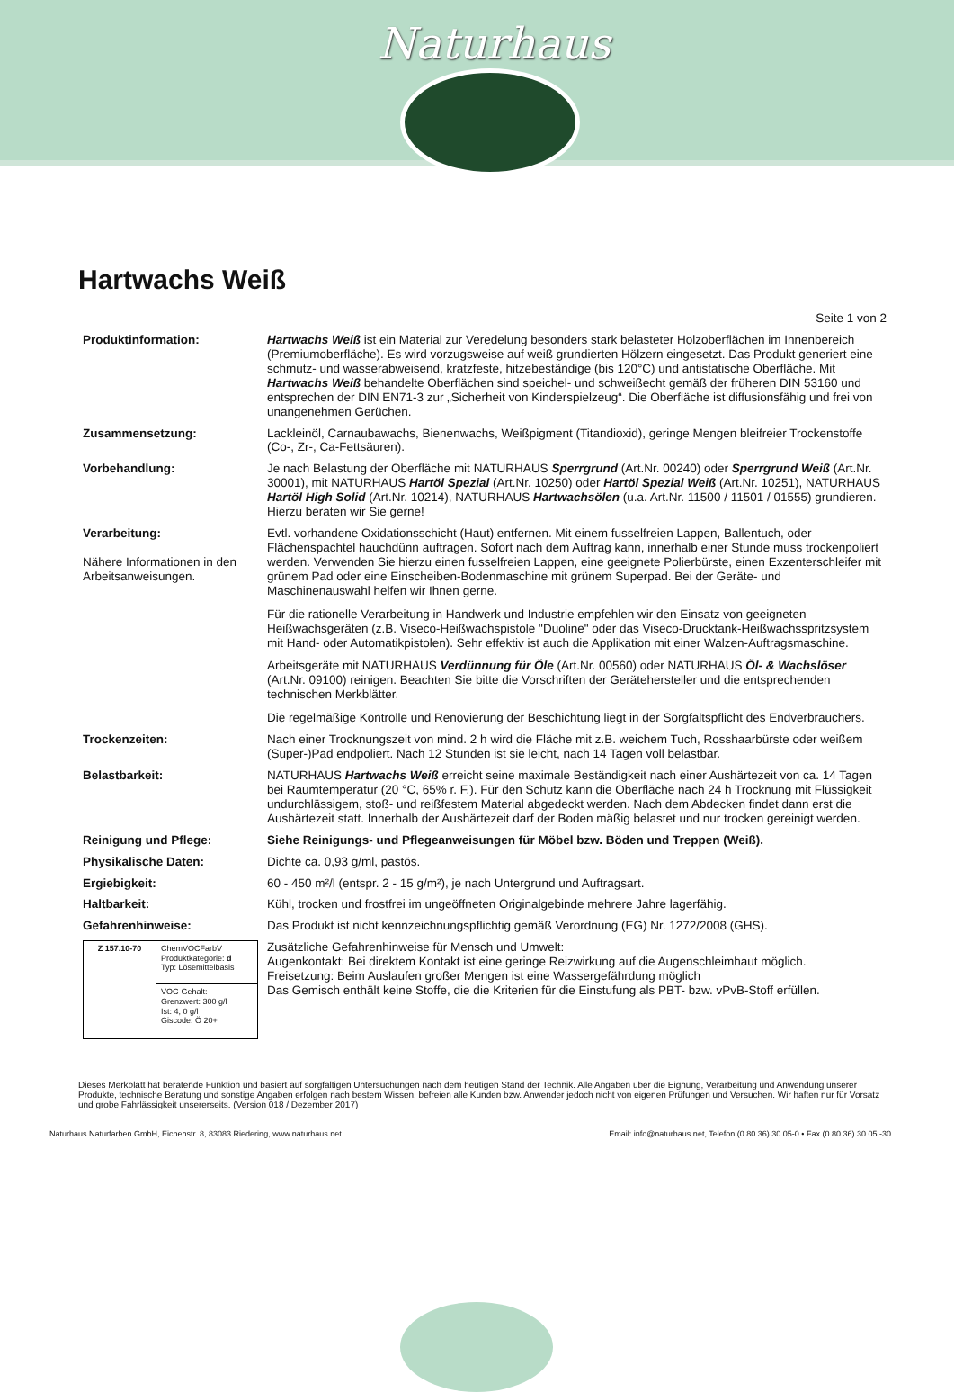Naturhaus
Hartwachs Weiß
Seite 1 von 2
| Produktinformation: | Hartwachs Weiß ist ein Material zur Veredelung besonders stark belasteter Holzoberflächen im Innenbereich (Premiumoberfläche). Es wird vorzugsweise auf weiß grundierten Hölzern eingesetzt. Das Produkt generiert eine schmutz- und wasserabweisend, kratzfeste, hitzebeständige (bis 120°C) und antistatische Oberfläche. Mit Hartwachs Weiß behandelte Oberflächen sind speichel- und schweißecht gemäß der früheren DIN 53160 und entsprechen der DIN EN71-3 zur „Sicherheit von Kinderspielzeug“. Die Oberfläche ist diffusionsfähig und frei von unangenehmen Gerüchen. |
| Zusammensetzung: | Lackleinöl, Carnaubawachs, Bienenwachs, Weißpigment (Titandioxid), geringe Mengen bleifreier Trockenstoffe (Co-, Zr-, Ca-Fettsäuren). |
| Vorbehandlung: | Je nach Belastung der Oberfläche mit NATURHAUS Sperrgrund (Art.Nr. 00240) oder Sperrgrund Weiß (Art.Nr. 30001), mit NATURHAUS Hartöl Spezial (Art.Nr. 10250) oder Hartöl Spezial Weiß (Art.Nr. 10251), NATURHAUS Hartöl High Solid (Art.Nr. 10214), NATURHAUS Hartwachsölen (u.a. Art.Nr. 11500 / 11501 / 01555) grundieren. Hierzu beraten wir Sie gerne! |
| Verarbeitung: Nähere Informationen in den Arbeitsanweisungen. | Evtl. vorhandene Oxidationsschicht (Haut) entfernen. Mit einem fusselfreien Lappen, Ballentuch, oder Flächenspachtel hauchdünn auftragen. Sofort nach dem Auftrag kann, innerhalb einer Stunde muss trockenpoliert werden. Verwenden Sie hierzu einen fusselfreien Lappen, eine geeignete Polierbürste, einen Exzenterschleifer mit grünem Pad oder eine Einscheiben-Bodenmaschine mit grünem Superpad. Bei der Geräte- und Maschinenauswahl helfen wir Ihnen gerne. Für die rationelle Verarbeitung in Handwerk und Industrie empfehlen wir den Einsatz von geeigneten Heißwachsgeräten (z.B. Viseco-Heißwachspistole "Duoline" oder das Viseco-Drucktank-Heißwachsspritzsystem mit Hand- oder Automatikpistolen). Sehr effektiv ist auch die Applikation mit einer Walzen-Auftragsmaschine. Arbeitsgeräte mit NATURHAUS Verdünnung für Öle (Art.Nr. 00560) oder NATURHAUS Öl- & Wachslöser (Art.Nr. 09100) reinigen. Beachten Sie bitte die Vorschriften der Gerätehersteller und die entsprechenden technischen Merkblätter. Die regelmäßige Kontrolle und Renovierung der Beschichtung liegt in der Sorgfaltspflicht des Endverbrauchers. |
| Trockenzeiten: | Nach einer Trocknungszeit von mind. 2 h wird die Fläche mit z.B. weichem Tuch, Rosshaarbürste oder weißem (Super-)Pad endpoliert. Nach 12 Stunden ist sie leicht, nach 14 Tagen voll belastbar. |
| Belastbarkeit: | NATURHAUS Hartwachs Weiß erreicht seine maximale Beständigkeit nach einer Aushärtezeit von ca. 14 Tagen bei Raumtemperatur (20 °C, 65% r. F.). Für den Schutz kann die Oberfläche nach 24 h Trocknung mit Flüssigkeit undurchlässigem, stoß- und reißfestem Material abgedeckt werden. Nach dem Abdecken findet dann erst die Aushärtezeit statt. Innerhalb der Aushärtezeit darf der Boden mäßig belastet und nur trocken gereinigt werden. |
| Reinigung und Pflege: | Siehe Reinigungs- und Pflegeanweisungen für Möbel bzw. Böden und Treppen (Weiß). |
| Physikalische Daten: | Dichte ca. 0,93 g/ml, pastös. |
| Ergiebigkeit: | 60 - 450 m²/l (entspr. 2 - 15 g/m²), je nach Untergrund und Auftragsart. |
| Haltbarkeit: | Kühl, trocken und frostfrei im ungeöffneten Originalgebinde mehrere Jahre lagerfähig. |
| Gefahrenhinweise: | Das Produkt ist nicht kennzeichnungspflichtig gemäß Verordnung (EG) Nr. 1272/2008 (GHS). |
| / Z 157.10-70 / ChemVOCFarbV Produktkategorie: d Typ: Lösemittelbasis / / / VOC-Gehalt: Grenzwert: 300 g/l Ist: 4, 0 g/l Giscode: Ö 20+ / | Zusätzliche Gefahrenhinweise für Mensch und Umwelt: Augenkontakt: Bei direktem Kontakt ist eine geringe Reizwirkung auf die Augenschleimhaut möglich. Freisetzung: Beim Auslaufen großer Mengen ist eine Wassergefährdung möglich Das Gemisch enthält keine Stoffe, die die Kriterien für die Einstufung als PBT- bzw. vPvB-Stoff erfüllen. |
Dieses Merkblatt hat beratende Funktion und basiert auf sorgfältigen Untersuchungen nach dem heutigen Stand der Technik. Alle Angaben über die Eignung, Verarbeitung und Anwendung unserer Produkte, technische Beratung und sonstige Angaben erfolgen nach bestem Wissen, befreien alle Kunden bzw. Anwender jedoch nicht von eigenen Prüfungen und Versuchen. Wir haften nur für Vorsatz und grobe Fahrlässigkeit unsererseits. (Version 018 / Dezember 2017)
Naturhaus Naturfarben GmbH, Eichenstr. 8, 83083 Riedering, www.naturhaus.net Email: info@naturhaus.net, Telefon (0 80 36) 30 05-0 • Fax (0 80 36) 30 05 -30